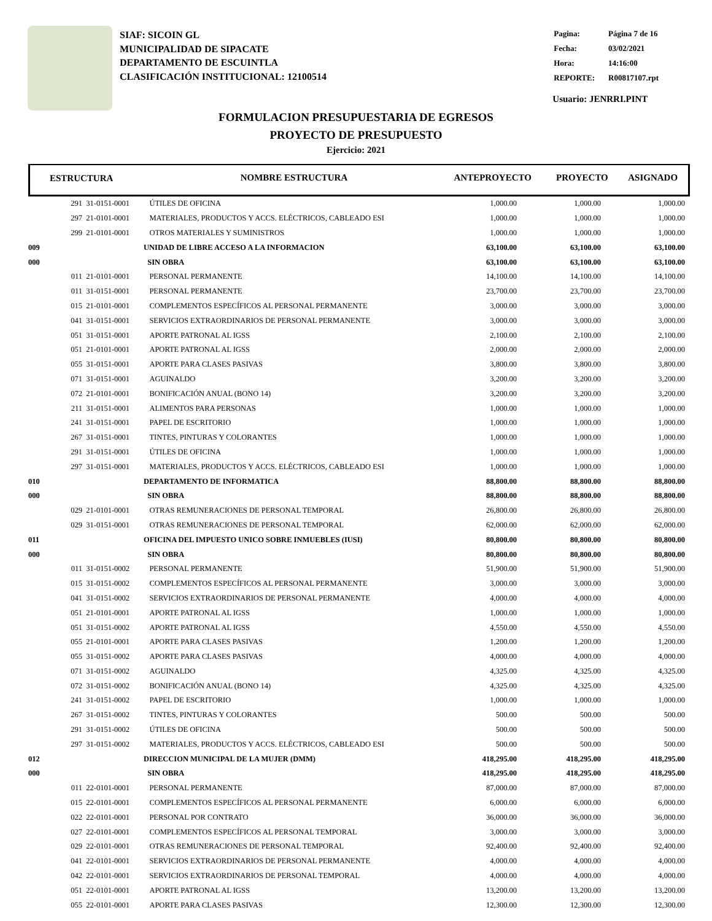SIAF: SICOIN GL
MUNICIPALIDAD DE SIPACATE
DEPARTAMENTO DE ESCUINTLA
CLASIFICACIÓN INSTITUCIONAL: 12100514
| Pagina: | Página 7 de 16 |
| Fecha: | 03/02/2021 |
| Hora: | 14:16:00 |
| REPORTE: | R00817107.rpt |
Usuario: JENRRI.PINT
FORMULACION PRESUPUESTARIA DE EGRESOS
PROYECTO DE PRESUPUESTO
Ejercicio: 2021
| ESTRUCTURA | NOMBRE ESTRUCTURA | ANTEPROYECTO | PROYECTO | ASIGNADO |
| --- | --- | --- | --- | --- |
| 291 | 31-0151-0001 | ÚTILES DE OFICINA | 1,000.00 | 1,000.00 | 1,000.00 |
| 297 | 21-0101-0001 | MATERIALES, PRODUCTOS Y ACCS. ELÉCTRICOS, CABLEADO ESI | 1,000.00 | 1,000.00 | 1,000.00 |
| 299 | 21-0101-0001 | OTROS MATERIALES Y SUMINISTROS | 1,000.00 | 1,000.00 | 1,000.00 |
| 009 | | UNIDAD DE LIBRE ACCESO A LA INFORMACION | 63,100.00 | 63,100.00 | 63,100.00 |
| 000 | | SIN OBRA | 63,100.00 | 63,100.00 | 63,100.00 |
| 011 | 21-0101-0001 | PERSONAL PERMANENTE | 14,100.00 | 14,100.00 | 14,100.00 |
| 011 | 31-0151-0001 | PERSONAL PERMANENTE | 23,700.00 | 23,700.00 | 23,700.00 |
| 015 | 21-0101-0001 | COMPLEMENTOS ESPECÍFICOS AL PERSONAL PERMANENTE | 3,000.00 | 3,000.00 | 3,000.00 |
| 041 | 31-0151-0001 | SERVICIOS EXTRAORDINARIOS DE PERSONAL PERMANENTE | 3,000.00 | 3,000.00 | 3,000.00 |
| 051 | 31-0151-0001 | APORTE PATRONAL AL IGSS | 2,100.00 | 2,100.00 | 2,100.00 |
| 051 | 21-0101-0001 | APORTE PATRONAL AL IGSS | 2,000.00 | 2,000.00 | 2,000.00 |
| 055 | 31-0151-0001 | APORTE PARA CLASES PASIVAS | 3,800.00 | 3,800.00 | 3,800.00 |
| 071 | 31-0151-0001 | AGUINALDO | 3,200.00 | 3,200.00 | 3,200.00 |
| 072 | 21-0101-0001 | BONIFICACIÓN ANUAL (BONO 14) | 3,200.00 | 3,200.00 | 3,200.00 |
| 211 | 31-0151-0001 | ALIMENTOS PARA PERSONAS | 1,000.00 | 1,000.00 | 1,000.00 |
| 241 | 31-0151-0001 | PAPEL DE ESCRITORIO | 1,000.00 | 1,000.00 | 1,000.00 |
| 267 | 31-0151-0001 | TINTES, PINTURAS Y COLORANTES | 1,000.00 | 1,000.00 | 1,000.00 |
| 291 | 31-0151-0001 | ÚTILES DE OFICINA | 1,000.00 | 1,000.00 | 1,000.00 |
| 297 | 31-0151-0001 | MATERIALES, PRODUCTOS Y ACCS. ELÉCTRICOS, CABLEADO ESI | 1,000.00 | 1,000.00 | 1,000.00 |
| 010 | | DEPARTAMENTO DE INFORMATICA | 88,800.00 | 88,800.00 | 88,800.00 |
| 000 | | SIN OBRA | 88,800.00 | 88,800.00 | 88,800.00 |
| 029 | 21-0101-0001 | OTRAS REMUNERACIONES DE PERSONAL TEMPORAL | 26,800.00 | 26,800.00 | 26,800.00 |
| 029 | 31-0151-0001 | OTRAS REMUNERACIONES DE PERSONAL TEMPORAL | 62,000.00 | 62,000.00 | 62,000.00 |
| 011 | | OFICINA DEL IMPUESTO UNICO SOBRE INMUEBLES (IUSI) | 80,800.00 | 80,800.00 | 80,800.00 |
| 000 | | SIN OBRA | 80,800.00 | 80,800.00 | 80,800.00 |
| 011 | 31-0151-0002 | PERSONAL PERMANENTE | 51,900.00 | 51,900.00 | 51,900.00 |
| 015 | 31-0151-0002 | COMPLEMENTOS ESPECÍFICOS AL PERSONAL PERMANENTE | 3,000.00 | 3,000.00 | 3,000.00 |
| 041 | 31-0151-0002 | SERVICIOS EXTRAORDINARIOS DE PERSONAL PERMANENTE | 4,000.00 | 4,000.00 | 4,000.00 |
| 051 | 21-0101-0001 | APORTE PATRONAL AL IGSS | 1,000.00 | 1,000.00 | 1,000.00 |
| 051 | 31-0151-0002 | APORTE PATRONAL AL IGSS | 4,550.00 | 4,550.00 | 4,550.00 |
| 055 | 21-0101-0001 | APORTE PARA CLASES PASIVAS | 1,200.00 | 1,200.00 | 1,200.00 |
| 055 | 31-0151-0002 | APORTE PARA CLASES PASIVAS | 4,000.00 | 4,000.00 | 4,000.00 |
| 071 | 31-0151-0002 | AGUINALDO | 4,325.00 | 4,325.00 | 4,325.00 |
| 072 | 31-0151-0002 | BONIFICACIÓN ANUAL (BONO 14) | 4,325.00 | 4,325.00 | 4,325.00 |
| 241 | 31-0151-0002 | PAPEL DE ESCRITORIO | 1,000.00 | 1,000.00 | 1,000.00 |
| 267 | 31-0151-0002 | TINTES, PINTURAS Y COLORANTES | 500.00 | 500.00 | 500.00 |
| 291 | 31-0151-0002 | ÚTILES DE OFICINA | 500.00 | 500.00 | 500.00 |
| 297 | 31-0151-0002 | MATERIALES, PRODUCTOS Y ACCS. ELÉCTRICOS, CABLEADO ESI | 500.00 | 500.00 | 500.00 |
| 012 | | DIRECCION MUNICIPAL DE LA MUJER (DMM) | 418,295.00 | 418,295.00 | 418,295.00 |
| 000 | | SIN OBRA | 418,295.00 | 418,295.00 | 418,295.00 |
| 011 | 22-0101-0001 | PERSONAL PERMANENTE | 87,000.00 | 87,000.00 | 87,000.00 |
| 015 | 22-0101-0001 | COMPLEMENTOS ESPECÍFICOS AL PERSONAL PERMANENTE | 6,000.00 | 6,000.00 | 6,000.00 |
| 022 | 22-0101-0001 | PERSONAL POR CONTRATO | 36,000.00 | 36,000.00 | 36,000.00 |
| 027 | 22-0101-0001 | COMPLEMENTOS ESPECÍFICOS AL PERSONAL TEMPORAL | 3,000.00 | 3,000.00 | 3,000.00 |
| 029 | 22-0101-0001 | OTRAS REMUNERACIONES DE PERSONAL TEMPORAL | 92,400.00 | 92,400.00 | 92,400.00 |
| 041 | 22-0101-0001 | SERVICIOS EXTRAORDINARIOS DE PERSONAL PERMANENTE | 4,000.00 | 4,000.00 | 4,000.00 |
| 042 | 22-0101-0001 | SERVICIOS EXTRAORDINARIOS DE PERSONAL TEMPORAL | 4,000.00 | 4,000.00 | 4,000.00 |
| 051 | 22-0101-0001 | APORTE PATRONAL AL IGSS | 13,200.00 | 13,200.00 | 13,200.00 |
| 055 | 22-0101-0001 | APORTE PARA CLASES PASIVAS | 12,300.00 | 12,300.00 | 12,300.00 |